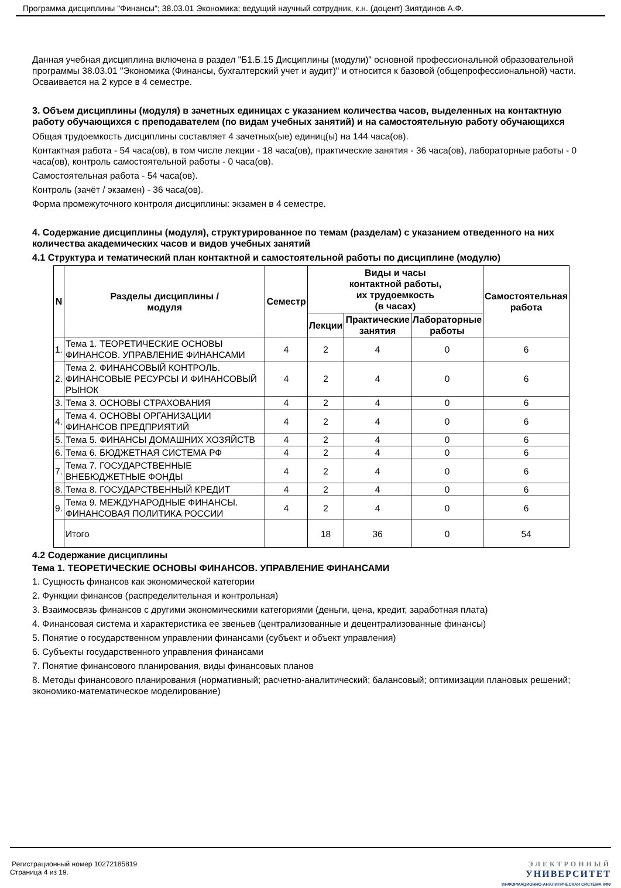Программа дисциплины "Финансы"; 38.03.01 Экономика; ведущий научный сотрудник, к.н. (доцент) Зиятдинов А.Ф.
Данная учебная дисциплина включена в раздел "Б1.Б.15 Дисциплины (модули)" основной профессиональной образовательной программы 38.03.01 "Экономика (Финансы, бухгалтерский учет и аудит)" и относится к базовой (общепрофессиональной) части.
Осваивается на 2 курсе в 4 семестре.
3. Объем дисциплины (модуля) в зачетных единицах с указанием количества часов, выделенных на контактную работу обучающихся с преподавателем (по видам учебных занятий) и на самостоятельную работу обучающихся
Общая трудоемкость дисциплины составляет 4 зачетных(ые) единиц(ы) на 144 часа(ов).
Контактная работа - 54 часа(ов), в том числе лекции - 18 часа(ов), практические занятия - 36 часа(ов), лабораторные работы - 0 часа(ов), контроль самостоятельной работы - 0 часа(ов).
Самостоятельная работа - 54 часа(ов).
Контроль (зачёт / экзамен) - 36 часа(ов).
Форма промежуточного контроля дисциплины: экзамен в 4 семестре.
4. Содержание дисциплины (модуля), структурированное по темам (разделам) с указанием отведенного на них количества академических часов и видов учебных занятий
4.1 Структура и тематический план контактной и самостоятельной работы по дисциплине (модулю)
| N | Разделы дисциплины / модуля | Семестр | Виды и часы контактной работы, их трудоемкость (в часах) | | | Самостоятельная работа |
| --- | --- | --- | --- | --- | --- | --- |
| | | | Лекции | Практические занятия | Лабораторные работы | |
| 1. | Тема 1. ТЕОРЕТИЧЕСКИЕ ОСНОВЫ ФИНАНСОВ. УПРАВЛЕНИЕ ФИНАНСАМИ | 4 | 2 | 4 | 0 | 6 |
| 2. | Тема 2. ФИНАНСОВЫЙ КОНТРОЛЬ. ФИНАНСОВЫЕ РЕСУРСЫ И ФИНАНСОВЫЙ РЫНОК | 4 | 2 | 4 | 0 | 6 |
| 3. | Тема 3. ОСНОВЫ СТРАХОВАНИЯ | 4 | 2 | 4 | 0 | 6 |
| 4. | Тема 4. ОСНОВЫ ОРГАНИЗАЦИИ ФИНАНСОВ ПРЕДПРИЯТИЙ | 4 | 2 | 4 | 0 | 6 |
| 5. | Тема 5. ФИНАНСЫ ДОМАШНИХ ХОЗЯЙСТВ | 4 | 2 | 4 | 0 | 6 |
| 6. | Тема 6. БЮДЖЕТНАЯ СИСТЕМА РФ | 4 | 2 | 4 | 0 | 6 |
| 7. | Тема 7. ГОСУДАРСТВЕННЫЕ ВНЕБЮДЖЕТНЫЕ ФОНДЫ | 4 | 2 | 4 | 0 | 6 |
| 8. | Тема 8. ГОСУДАРСТВЕННЫЙ КРЕДИТ | 4 | 2 | 4 | 0 | 6 |
| 9. | Тема 9. МЕЖДУНАРОДНЫЕ ФИНАНСЫ. ФИНАНСОВАЯ ПОЛИТИКА РОССИИ | 4 | 2 | 4 | 0 | 6 |
| | Итого | | 18 | 36 | 0 | 54 |
4.2 Содержание дисциплины
Тема 1. ТЕОРЕТИЧЕСКИЕ ОСНОВЫ ФИНАНСОВ. УПРАВЛЕНИЕ ФИНАНСАМИ
1. Сущность финансов как экономической категории
2. Функции финансов (распределительная и контрольная)
3. Взаимосвязь финансов с другими экономическими категориями (деньги, цена, кредит, заработная плата)
4. Финансовая система и характеристика ее звеньев (централизованные и децентрализованные финансы)
5. Понятие о государственном управлении финансами (субъект и объект управления)
6. Субъекты государственного управления финансами
7. Понятие финансового планирования, виды финансовых планов
8. Методы финансового планирования (нормативный; расчетно-аналитический; балансовый; оптимизации плановых решений; экономико-математическое моделирование)
Регистрационный номер 10272185819
Страница 4 из 19.
ЭЛЕКТРОННЫЙ
УНИВЕРСИТЕТ
ИНФОРМАЦИОННО-АНАЛИТИЧЕСКАЯ СИСТЕМА КФУ